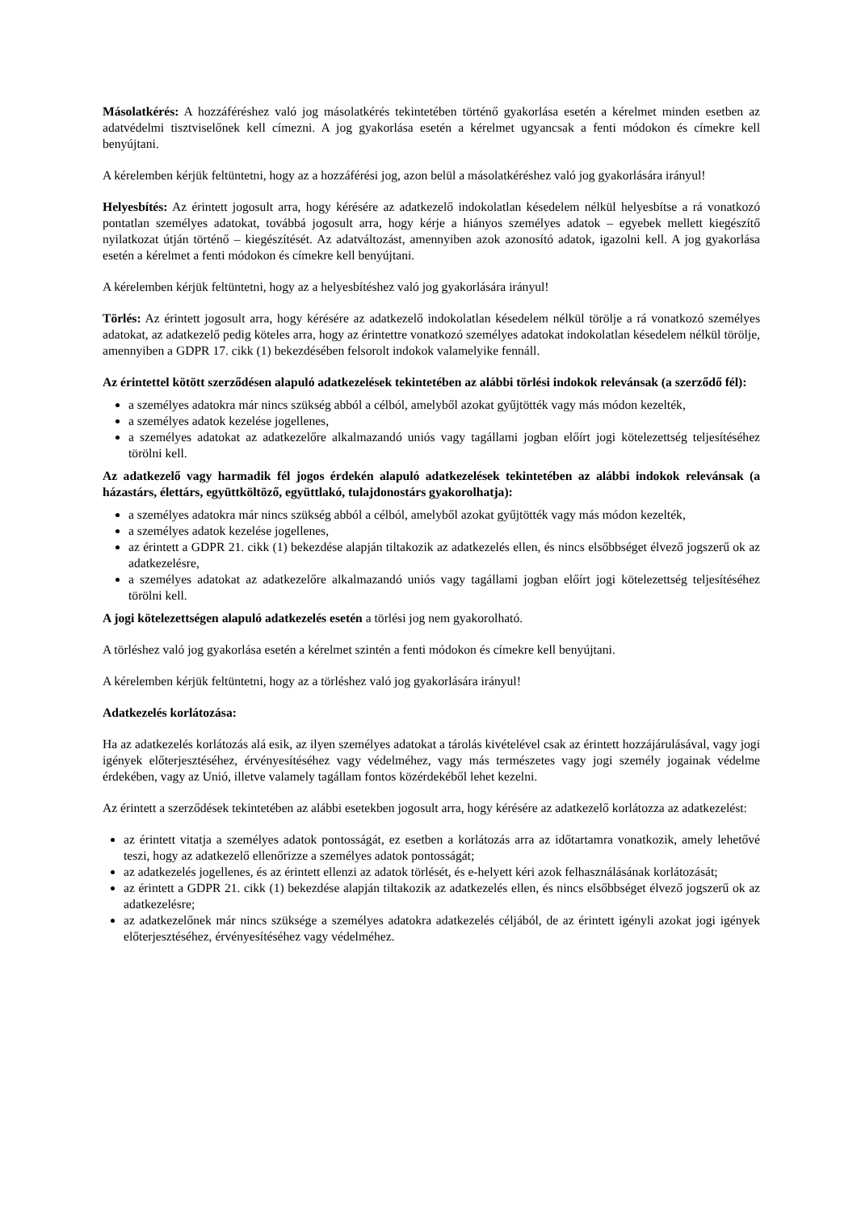Másolatkérés: A hozzáféréshez való jog másolatkérés tekintetében történő gyakorlása esetén a kérelmet minden esetben az adatvédelmi tisztviselőnek kell címezni. A jog gyakorlása esetén a kérelmet ugyancsak a fenti módokon és címekre kell benyújtani.
A kérelemben kérjük feltüntetni, hogy az a hozzáférési jog, azon belül a másolatkéréshez való jog gyakorlására irányul!
Helyesbítés: Az érintett jogosult arra, hogy kérésére az adatkezelő indokolatlan késedelem nélkül helyesbítse a rá vonatkozó pontatlan személyes adatokat, továbbá jogosult arra, hogy kérje a hiányos személyes adatok – egyebek mellett kiegészítő nyilatkozat útján történő – kiegészítését. Az adatváltozást, amennyiben azok azonosító adatok, igazolni kell. A jog gyakorlása esetén a kérelmet a fenti módokon és címekre kell benyújtani.
A kérelemben kérjük feltüntetni, hogy az a helyesbítéshez való jog gyakorlására irányul!
Törlés: Az érintett jogosult arra, hogy kérésére az adatkezelő indokolatlan késedelem nélkül törölje a rá vonatkozó személyes adatokat, az adatkezelő pedig köteles arra, hogy az érintettre vonatkozó személyes adatokat indokolatlan késedelem nélkül törölje, amennyiben a GDPR 17. cikk (1) bekezdésében felsorolt indokok valamelyike fennáll.
Az érintettel kötött szerződésen alapuló adatkezelések tekintetében az alábbi törlési indokok relevánsak (a szerződő fél):
a személyes adatokra már nincs szükség abból a célból, amelyből azokat gyűjtötték vagy más módon kezelték,
a személyes adatok kezelése jogellenes,
a személyes adatokat az adatkezelőre alkalmazandó uniós vagy tagállami jogban előírt jogi kötelezettség teljesítéséhez törölni kell.
Az adatkezelő vagy harmadik fél jogos érdekén alapuló adatkezelések tekintetében az alábbi indokok relevánsak (a házastárs, élettárs, együttköltöző, együttlakó, tulajdonostárs gyakorolhatja):
a személyes adatokra már nincs szükség abból a célból, amelyből azokat gyűjtötték vagy más módon kezelték,
a személyes adatok kezelése jogellenes,
az érintett a GDPR 21. cikk (1) bekezdése alapján tiltakozik az adatkezelés ellen, és nincs elsőbbséget élvező jogszerű ok az adatkezelésre,
a személyes adatokat az adatkezelőre alkalmazandó uniós vagy tagállami jogban előírt jogi kötelezettség teljesítéséhez törölni kell.
A jogi kötelezettségen alapuló adatkezelés esetén a törlési jog nem gyakorolható.
A törléshez való jog gyakorlása esetén a kérelmet szintén a fenti módokon és címekre kell benyújtani.
A kérelemben kérjük feltüntetni, hogy az a törléshez való jog gyakorlására irányul!
Adatkezelés korlátozása:
Ha az adatkezelés korlátozás alá esik, az ilyen személyes adatokat a tárolás kivételével csak az érintett hozzájárulásával, vagy jogi igények előterjesztéséhez, érvényesítéséhez vagy védelméhez, vagy más természetes vagy jogi személy jogainak védelme érdekében, vagy az Unió, illetve valamely tagállam fontos közérdekéből lehet kezelni.
Az érintett a szerződések tekintetében az alábbi esetekben jogosult arra, hogy kérésére az adatkezelő korlátozza az adatkezelést:
az érintett vitatja a személyes adatok pontosságát, ez esetben a korlátozás arra az időtartamra vonatkozik, amely lehetővé teszi, hogy az adatkezelő ellenőrizze a személyes adatok pontosságát;
az adatkezelés jogellenes, és az érintett ellenzi az adatok törlését, és e-helyett kéri azok felhasználásának korlátozását;
az érintett a GDPR 21. cikk (1) bekezdése alapján tiltakozik az adatkezelés ellen, és nincs elsőbbséget élvező jogszerű ok az adatkezelésre;
az adatkezelőnek már nincs szüksége a személyes adatokra adatkezelés céljából, de az érintett igényli azokat jogi igények előterjesztéséhez, érvényesítéséhez vagy védelméhez.